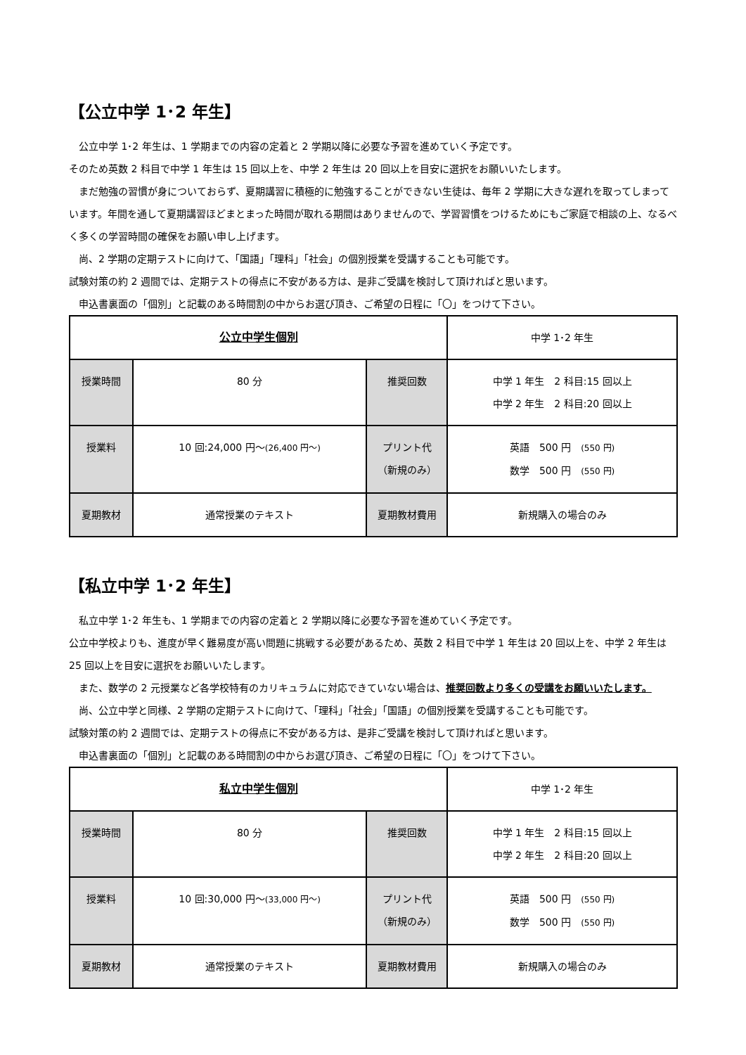【公立中学 1･2 年生】
　公立中学 1･2 年生は、1 学期までの内容の定着と 2 学期以降に必要な予習を進めていく予定です。
そのため英数 2 科目で中学 1 年生は 15 回以上を、中学 2 年生は 20 回以上を目安に選択をお願いいたします。
　まだ勉強の習慣が身についておらず、夏期講習に積極的に勉強することができない生徒は、毎年 2 学期に大きな遅れを取ってしまっています。年間を通して夏期講習ほどまとまった時間が取れる期間はありませんので、学習習慣をつけるためにもご家庭で相談の上、なるべく多くの学習時間の確保をお願い申し上げます。
　尚、2 学期の定期テストに向けて、「国語」「理科」「社会」の個別授業を受講することも可能です。
試験対策の約 2 週間では、定期テストの得点に不安がある方は、是非ご受講を検討して頂ければと思います。
　申込書裏面の「個別」と記載のある時間割の中からお選び頂き、ご希望の日程に「〇」をつけて下さい。
| 公立中学生個別 | | | 中学 1･2 年生 |
| 授業時間 | 80 分 | 推奨回数 | 中学 1 年生 2 科目:15 回以上 中学 2 年生 2 科目:20 回以上 |
| 授業料 | 10 回:24,000 円～ (26,400 円～) | プリント代 （新規のみ） | 英語 500 円 (550 円) 数学 500 円 (550 円) |
| 夏期教材 | 通常授業のテキスト | 夏期教材費用 | 新規購入の場合のみ |
【私立中学 1･2 年生】
　私立中学 1･2 年生も、1 学期までの内容の定着と 2 学期以降に必要な予習を進めていく予定です。
公立中学校よりも、進度が早く難易度が高い問題に挑戦する必要があるため、英数 2 科目で中学 1 年生は 20 回以上を、中学 2 年生は 25 回以上を目安に選択をお願いいたします。
　また、数学の 2 元授業など各学校特有のカリキュラムに対応できていない場合は、推奨回数より多くの受講をお願いいたします。
　尚、公立中学と同様、2 学期の定期テストに向けて、「理科」「社会」「国語」の個別授業を受講することも可能です。
試験対策の約 2 週間では、定期テストの得点に不安がある方は、是非ご受講を検討して頂ければと思います。
　申込書裏面の「個別」と記載のある時間割の中からお選び頂き、ご希望の日程に「〇」をつけて下さい。
| 私立中学生個別 | | | 中学 1･2 年生 |
| 授業時間 | 80 分 | 推奨回数 | 中学 1 年生 2 科目:15 回以上 中学 2 年生 2 科目:20 回以上 |
| 授業料 | 10 回:30,000 円～ (33,000 円～) | プリント代 （新規のみ） | 英語 500 円 (550 円) 数学 500 円 (550 円) |
| 夏期教材 | 通常授業のテキスト | 夏期教材費用 | 新規購入の場合のみ |